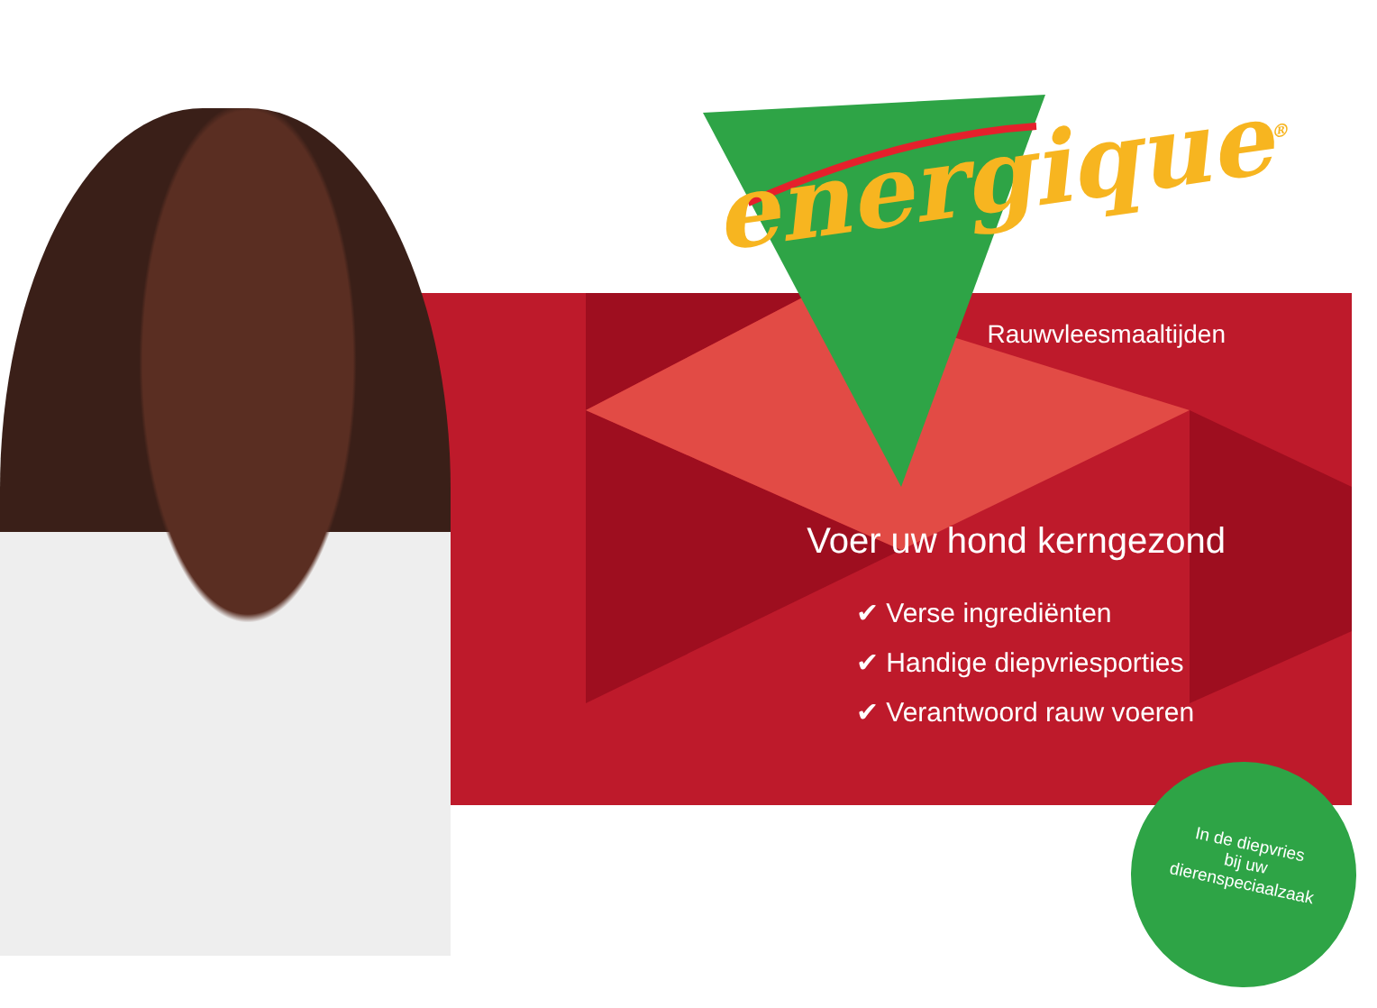energique<sup>®</sup>
Rauwvleesmaaltijden
Voer uw hond kerngezond
✔ Verse ingrediënten
✔ Handige diepvriesporties
✔ Verantwoord rauw voeren
In de diepvries
bij uw
dierenspeciaalzaak